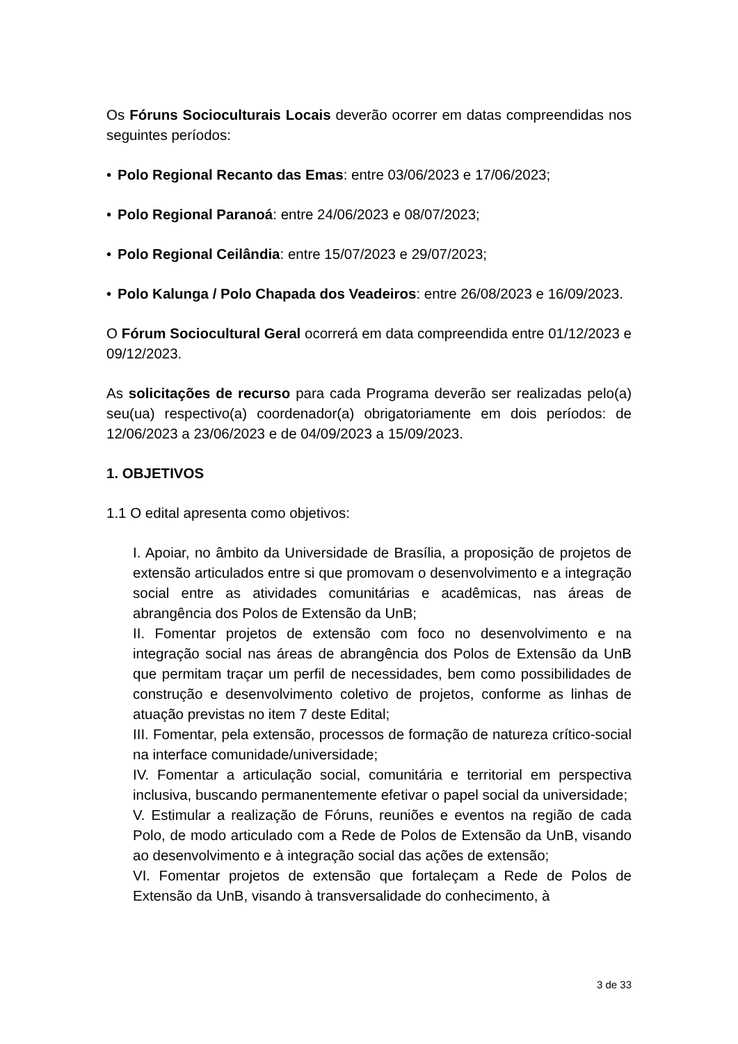Os Fóruns Socioculturais Locais deverão ocorrer em datas compreendidas nos seguintes períodos:
• Polo Regional Recanto das Emas: entre 03/06/2023 e 17/06/2023;
• Polo Regional Paranoá: entre 24/06/2023 e 08/07/2023;
• Polo Regional Ceilândia: entre 15/07/2023 e 29/07/2023;
• Polo Kalunga / Polo Chapada dos Veadeiros: entre 26/08/2023 e 16/09/2023.
O Fórum Sociocultural Geral ocorrerá em data compreendida entre 01/12/2023 e 09/12/2023.
As solicitações de recurso para cada Programa deverão ser realizadas pelo(a) seu(ua) respectivo(a) coordenador(a) obrigatoriamente em dois períodos: de 12/06/2023 a 23/06/2023 e de 04/09/2023 a 15/09/2023.
1. OBJETIVOS
1.1 O edital apresenta como objetivos:
I. Apoiar, no âmbito da Universidade de Brasília, a proposição de projetos de extensão articulados entre si que promovam o desenvolvimento e a integração social entre as atividades comunitárias e acadêmicas, nas áreas de abrangência dos Polos de Extensão da UnB;
II. Fomentar projetos de extensão com foco no desenvolvimento e na integração social nas áreas de abrangência dos Polos de Extensão da UnB que permitam traçar um perfil de necessidades, bem como possibilidades de construção e desenvolvimento coletivo de projetos, conforme as linhas de atuação previstas no item 7 deste Edital;
III. Fomentar, pela extensão, processos de formação de natureza crítico-social na interface comunidade/universidade;
IV. Fomentar a articulação social, comunitária e territorial em perspectiva inclusiva, buscando permanentemente efetivar o papel social da universidade;
V. Estimular a realização de Fóruns, reuniões e eventos na região de cada Polo, de modo articulado com a Rede de Polos de Extensão da UnB, visando ao desenvolvimento e à integração social das ações de extensão;
VI. Fomentar projetos de extensão que fortaleçam a Rede de Polos de Extensão da UnB, visando à transversalidade do conhecimento, à
3 de 33